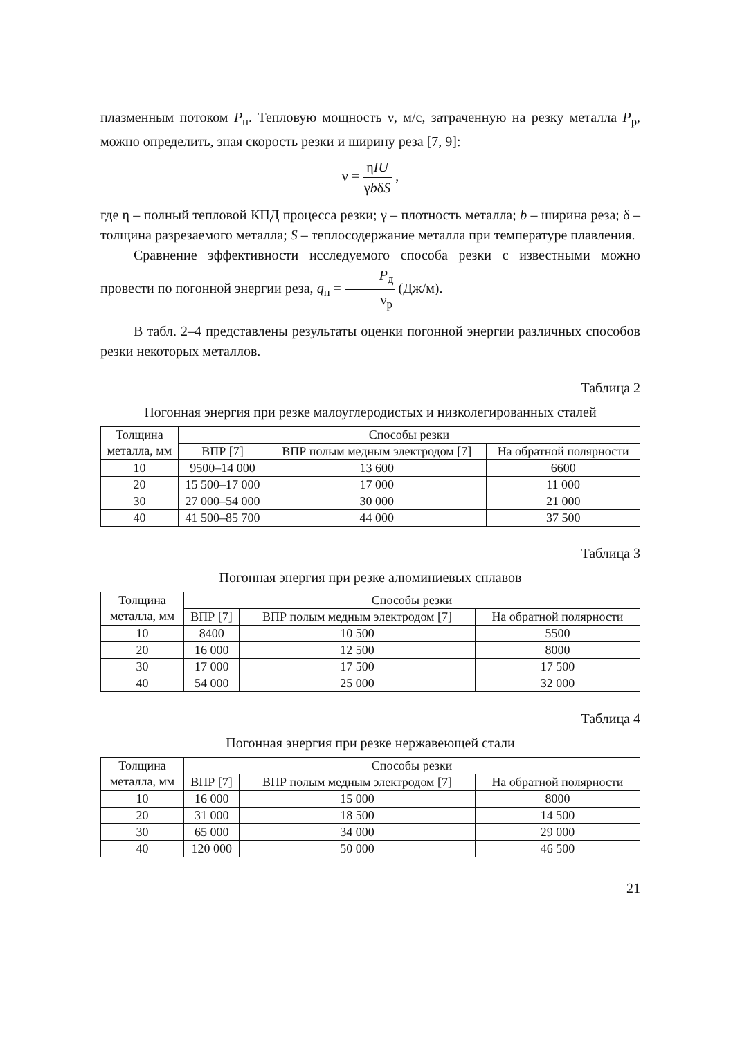плазменным потоком P<sub>п</sub>. Тепловую мощность ν, м/с, затраченную на резку металла P<sub>р</sub>, можно определить, зная скорость резки и ширину реза [7, 9]:
ν = ηIU γbδS ,
где η – полный тепловой КПД процесса резки; γ – плотность металла; b – ширина реза; δ – толщина разрезаемого металла; S – теплосодержание металла при температуре плавления.
Сравнение эффективности исследуемого способа резки с известными можно провести по погонной энергии реза, q<sub>п</sub> = P<sub>д</sub> ν<sub>р</sub> (Дж/м).
В табл. 2–4 представлены результаты оценки погонной энергии различных способов резки некоторых металлов.
Таблица 2
Погонная энергия при резке малоуглеродистых и низколегированных сталей
| Толщина металла, мм | Способы резки | | |
| --- | --- | --- | --- |
| | ВПР [7] | ВПР полым медным электродом [7] | На обратной полярности |
| 10 | 9500–14 000 | 13 600 | 6600 |
| 20 | 15 500–17 000 | 17 000 | 11 000 |
| 30 | 27 000–54 000 | 30 000 | 21 000 |
| 40 | 41 500–85 700 | 44 000 | 37 500 |
Таблица 3
Погонная энергия при резке алюминиевых сплавов
| Толщина металла, мм | Способы резки | | |
| --- | --- | --- | --- |
| | ВПР [7] | ВПР полым медным электродом [7] | На обратной полярности |
| 10 | 8400 | 10 500 | 5500 |
| 20 | 16 000 | 12 500 | 8000 |
| 30 | 17 000 | 17 500 | 17 500 |
| 40 | 54 000 | 25 000 | 32 000 |
Таблица 4
Погонная энергия при резке нержавеющей стали
| Толщина металла, мм | Способы резки | | |
| --- | --- | --- | --- |
| | ВПР [7] | ВПР полым медным электродом [7] | На обратной полярности |
| 10 | 16 000 | 15 000 | 8000 |
| 20 | 31 000 | 18 500 | 14 500 |
| 30 | 65 000 | 34 000 | 29 000 |
| 40 | 120 000 | 50 000 | 46 500 |
21